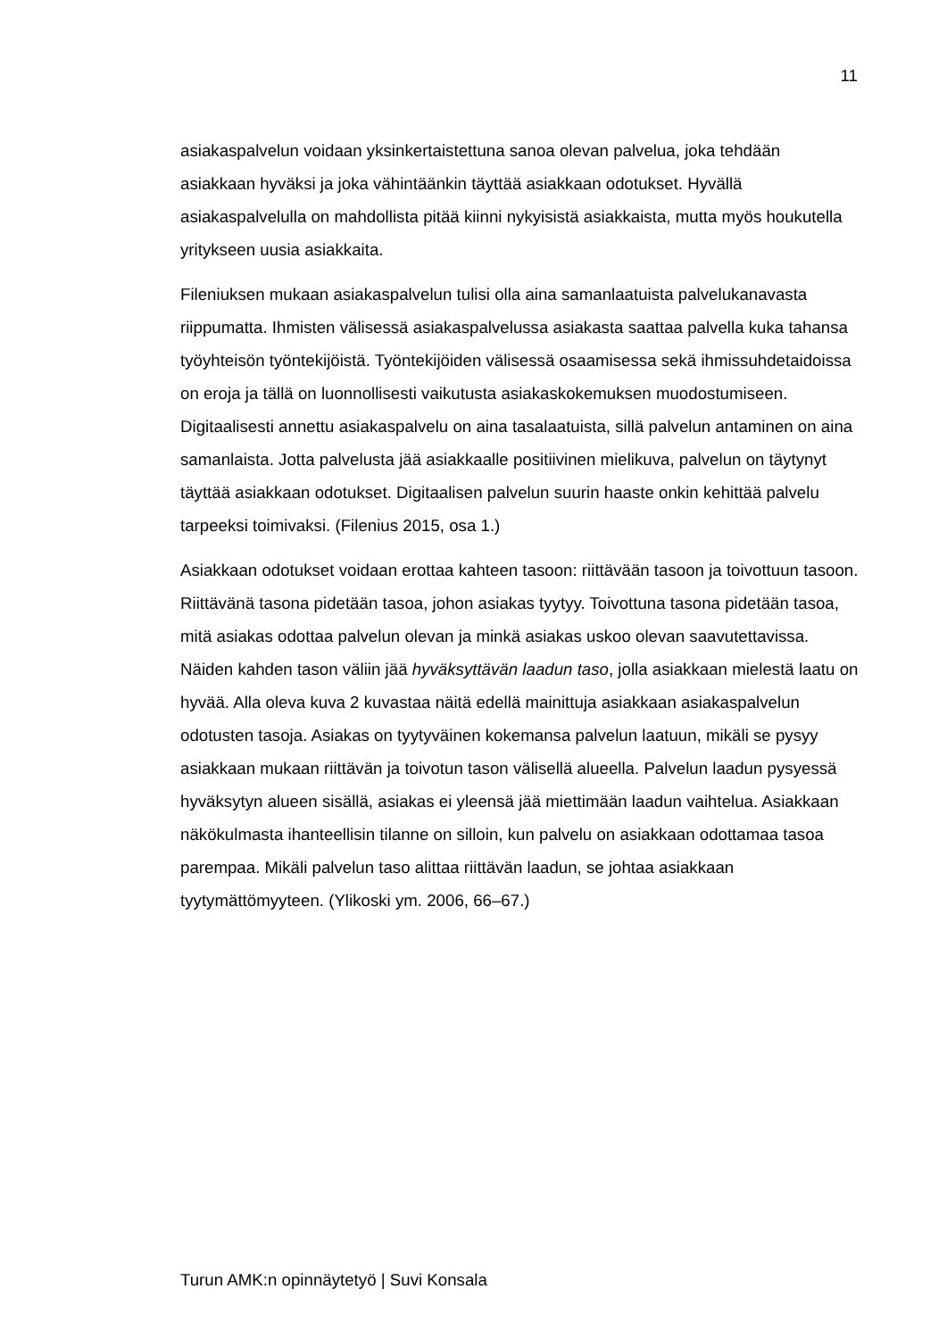11
asiakaspalvelun voidaan yksinkertaistettuna sanoa olevan palvelua, joka tehdään asiakkaan hyväksi ja joka vähintäänkin täyttää asiakkaan odotukset. Hyvällä asiakaspalvelulla on mahdollista pitää kiinni nykyisistä asiakkaista, mutta myös houkutella yritykseen uusia asiakkaita.
Fileniuksen mukaan asiakaspalvelun tulisi olla aina samanlaatuista palvelukanavasta riippumatta. Ihmisten välisessä asiakaspalvelussa asiakasta saattaa palvella kuka tahansa työyhteisön työntekijöistä. Työntekijöiden välisessä osaamisessa sekä ihmissuhdetaidoissa on eroja ja tällä on luonnollisesti vaikutusta asiakaskokemuksen muodostumiseen. Digitaalisesti annettu asiakaspalvelu on aina tasalaatuista, sillä palvelun antaminen on aina samanlaista. Jotta palvelusta jää asiakkaalle positiivinen mielikuva, palvelun on täytynyt täyttää asiakkaan odotukset. Digitaalisen palvelun suurin haaste onkin kehittää palvelu tarpeeksi toimivaksi. (Filenius 2015, osa 1.)
Asiakkaan odotukset voidaan erottaa kahteen tasoon: riittävään tasoon ja toivottuun tasoon. Riittävänä tasona pidetään tasoa, johon asiakas tyytyy. Toivottuna tasona pidetään tasoa, mitä asiakas odottaa palvelun olevan ja minkä asiakas uskoo olevan saavutettavissa. Näiden kahden tason väliin jää hyväksyttävän laadun taso, jolla asiakkaan mielestä laatu on hyvää. Alla oleva kuva 2 kuvastaa näitä edellä mainittuja asiakkaan asiakaspalvelun odotusten tasoja. Asiakas on tyytyväinen kokemansa palvelun laatuun, mikäli se pysyy asiakkaan mukaan riittävän ja toivotun tason välisellä alueella. Palvelun laadun pysyessä hyväksytyn alueen sisällä, asiakas ei yleensä jää miettimään laadun vaihtelua. Asiakkaan näkökulmasta ihanteellisin tilanne on silloin, kun palvelu on asiakkaan odottamaa tasoa parempaa. Mikäli palvelun taso alittaa riittävän laadun, se johtaa asiakkaan tyytymättömyyteen. (Ylikoski ym. 2006, 66–67.)
Turun AMK:n opinnäytetyö | Suvi Konsala